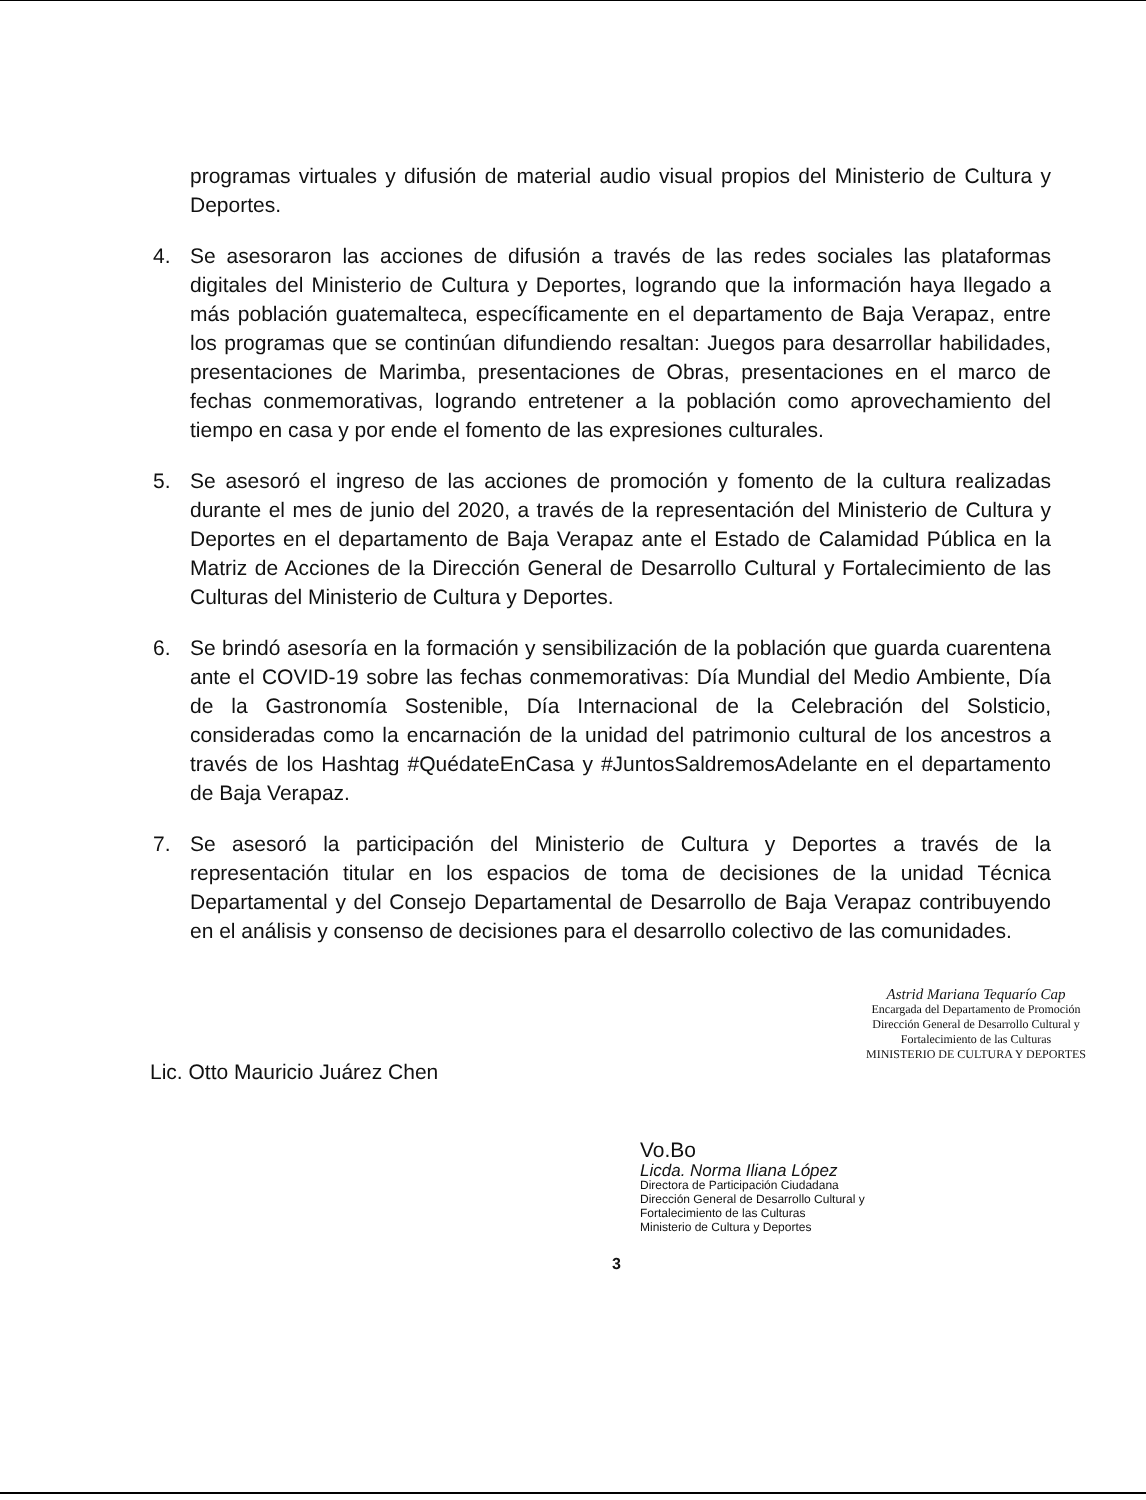programas virtuales y difusión de material audio visual propios del Ministerio de Cultura y Deportes.
4. Se asesoraron las acciones de difusión a través de las redes sociales las plataformas digitales del Ministerio de Cultura y Deportes, logrando que la información haya llegado a más población guatemalteca, específicamente en el departamento de Baja Verapaz, entre los programas que se continúan difundiendo resaltan: Juegos para desarrollar habilidades, presentaciones de Marimba, presentaciones de Obras, presentaciones en el marco de fechas conmemorativas, logrando entretener a la población como aprovechamiento del tiempo en casa y por ende el fomento de las expresiones culturales.
5. Se asesoró el ingreso de las acciones de promoción y fomento de la cultura realizadas durante el mes de junio del 2020, a través de la representación del Ministerio de Cultura y Deportes en el departamento de Baja Verapaz ante el Estado de Calamidad Pública en la Matriz de Acciones de la Dirección General de Desarrollo Cultural y Fortalecimiento de las Culturas del Ministerio de Cultura y Deportes.
6. Se brindó asesoría en la formación y sensibilización de la población que guarda cuarentena ante el COVID-19 sobre las fechas conmemorativas: Día Mundial del Medio Ambiente, Día de la Gastronomía Sostenible, Día Internacional de la Celebración del Solsticio, consideradas como la encarnación de la unidad del patrimonio cultural de los ancestros a través de los Hashtag #QuédateEnCasa y #JuntosSaldremosAdelante en el departamento de Baja Verapaz.
7. Se asesoró la participación del Ministerio de Cultura y Deportes a través de la representación titular en los espacios de toma de decisiones de la unidad Técnica Departamental y del Consejo Departamental de Desarrollo de Baja Verapaz contribuyendo en el análisis y consenso de decisiones para el desarrollo colectivo de las comunidades.
Lic. Otto Mauricio Juárez Chen
Astrid Mariana Tequarío Cap
Encargada del Departamento de Promoción
Dirección General de Desarrollo Cultural y
Fortalecimiento de las Culturas
MINISTERIO DE CULTURA Y DEPORTES
Vo.Bo
Licda. Norma Iliana López
Directora de Participación Ciudadana
Dirección General de Desarrollo Cultural y
Fortalecimiento de las Culturas
Ministerio de Cultura y Deportes
3